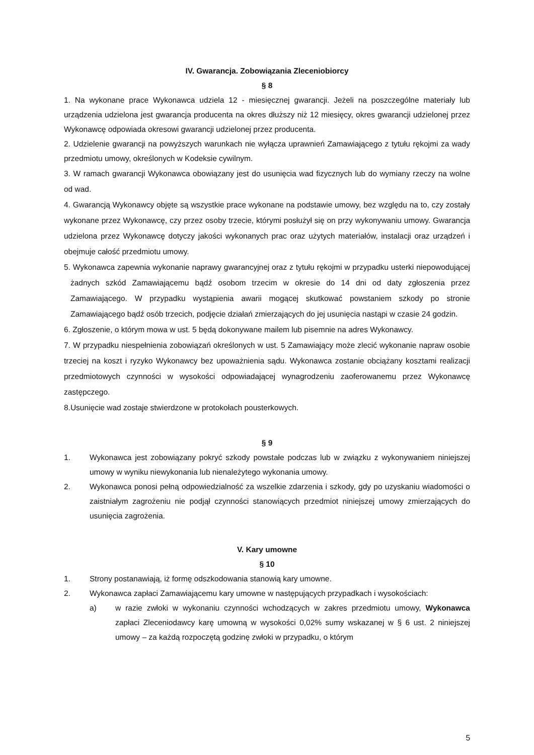IV. Gwarancja. Zobowiązania Zleceniobiorcy
§ 8
1. Na wykonane prace Wykonawca udziela 12 - miesięcznej gwarancji. Jeżeli na poszczególne materiały lub urządzenia udzielona jest gwarancja producenta na okres dłuższy niż 12 miesięcy, okres gwarancji udzielonej przez Wykonawcę odpowiada okresowi gwarancji udzielonej przez producenta.
2. Udzielenie gwarancji na powyższych warunkach nie wyłącza uprawnień Zamawiającego z tytułu rękojmi za wady przedmiotu umowy, określonych w Kodeksie cywilnym.
3. W ramach gwarancji Wykonawca obowiązany jest do usunięcia wad fizycznych lub do wymiany rzeczy na wolne od wad.
4. Gwarancją Wykonawcy objęte są wszystkie prace wykonane na podstawie umowy, bez względu na to, czy zostały wykonane przez Wykonawcę, czy przez osoby trzecie, którymi posłużył się on przy wykonywaniu umowy. Gwarancja udzielona przez Wykonawcę dotyczy jakości wykonanych prac oraz użytych materiałów, instalacji oraz urządzeń i obejmuje całość przedmiotu umowy.
5. Wykonawca zapewnia wykonanie naprawy gwarancyjnej oraz z tytułu rękojmi w przypadku usterki niepowodującej żadnych szkód Zamawiającemu bądź osobom trzecim w okresie do 14 dni od daty zgłoszenia przez Zamawiającego. W przypadku wystąpienia awarii mogącej skutkować powstaniem szkody po stronie Zamawiającego bądź osób trzecich, podjęcie działań zmierzających do jej usunięcia nastąpi w czasie 24 godzin.
6. Zgłoszenie, o którym mowa w ust. 5 będą dokonywane mailem lub pisemnie na adres Wykonawcy.
7. W przypadku niespełnienia zobowiązań określonych w ust. 5 Zamawiający może zlecić wykonanie napraw osobie trzeciej na koszt i ryzyko Wykonawcy bez upoważnienia sądu. Wykonawca zostanie obciążany kosztami realizacji przedmiotowych czynności w wysokości odpowiadającej wynagrodzeniu zaoferowanemu przez Wykonawcę zastępczego.
8.Usunięcie wad zostaje stwierdzone w protokołach pousterkowych.
§ 9
1. Wykonawca jest zobowiązany pokryć szkody powstałe podczas lub w związku z wykonywaniem niniejszej umowy w wyniku niewykonania lub nienależytego wykonania umowy.
2. Wykonawca ponosi pełną odpowiedzialność za wszelkie zdarzenia i szkody, gdy po uzyskaniu wiadomości o zaistniałym zagrożeniu nie podjął czynności stanowiących przedmiot niniejszej umowy zmierzających do usunięcia zagrożenia.
V. Kary umowne
§ 10
1. Strony postanawiają, iż formę odszkodowania stanowią kary umowne.
2. Wykonawca zapłaci Zamawiającemu kary umowne w następujących przypadkach i wysokościach:
a) w razie zwłoki w wykonaniu czynności wchodzących w zakres przedmiotu umowy, Wykonawca zapłaci Zleceniodawcy karę umowną w wysokości 0,02% sumy wskazanej w § 6 ust. 2 niniejszej umowy – za każdą rozpoczętą godzinę zwłoki w przypadku, o którym
5